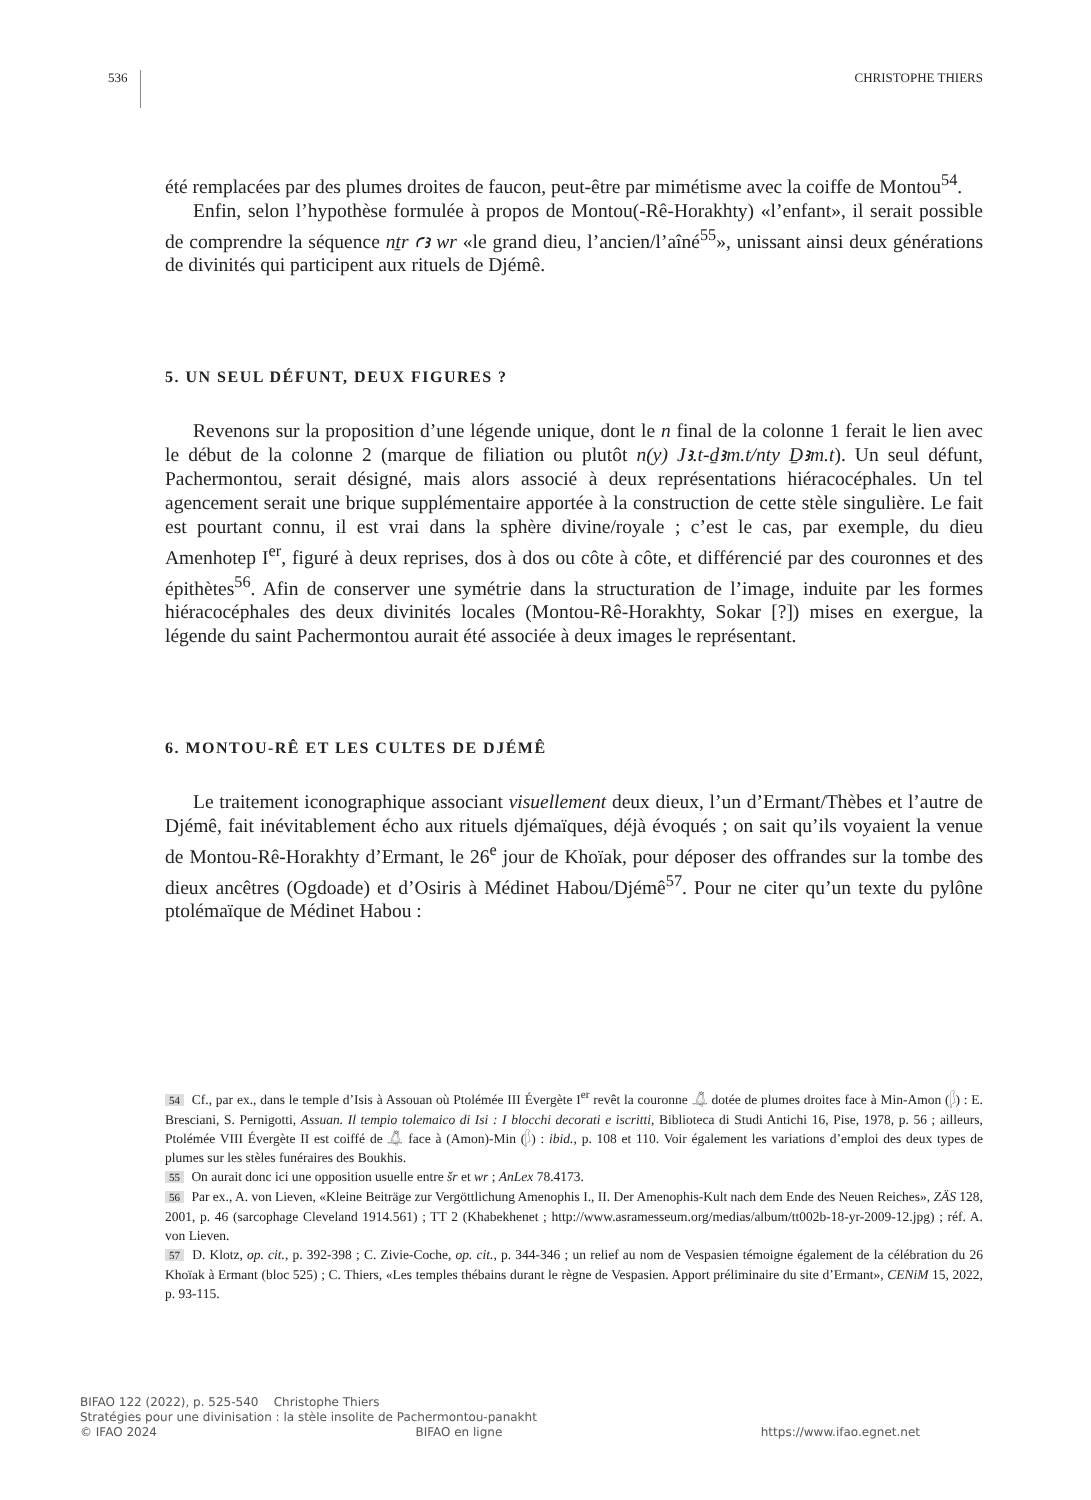536 CHRISTOPHE THIERS
été remplacées par des plumes droites de faucon, peut-être par mimétisme avec la coiffe de Montou<sup>54</sup>.
Enfin, selon l’hypothèse formulée à propos de Montou(-Rê-Horakhty) «l’enfant», il serait possible de comprendre la séquence nṯr ꜥꜣ wr «le grand dieu, l’ancien/l’aîné<sup>55</sup>», unissant ainsi deux générations de divinités qui participent aux rituels de Djémê.
5. UN SEUL DÉFUNT, DEUX FIGURES ?
Revenons sur la proposition d’une légende unique, dont le n final de la colonne 1 ferait le lien avec le début de la colonne 2 (marque de filiation ou plutôt n(y) Jꜣ.t-ḏꜣm.t/nty Ḏꜣm.t). Un seul défunt, Pachermontou, serait désigné, mais alors associé à deux représentations hiéracocéphales. Un tel agencement serait une brique supplémentaire apportée à la construction de cette stèle singulière. Le fait est pourtant connu, il est vrai dans la sphère divine/royale ; c’est le cas, par exemple, du dieu Amenhotep I<sup>er</sup>, figuré à deux reprises, dos à dos ou côte à côte, et différencié par des couronnes et des épithètes<sup>56</sup>. Afin de conserver une symétrie dans la structuration de l’image, induite par les formes hiéracocéphales des deux divinités locales (Montou-Rê-Horakhty, Sokar [?]) mises en exergue, la légende du saint Pachermontou aurait été associée à deux images le représentant.
6. MONTOU-RÊ ET LES CULTES DE DJÉMÊ
Le traitement iconographique associant visuellement deux dieux, l’un d’Ermant/Thèbes et l’autre de Djémê, fait inévitablement écho aux rituels djémaïques, déjà évoqués ; on sait qu’ils voyaient la venue de Montou-Rê-Horakhty d’Ermant, le 26<sup>e</sup> jour de Khoïak, pour déposer des offrandes sur la tombe des dieux ancêtres (Ogdoade) et d’Osiris à Médinet Habou/Djémê<sup>57</sup>. Pour ne citer qu’un texte du pylône ptolémaïque de Médinet Habou :
54 Cf., par ex., dans le temple d’Isis à Assouan où Ptolémée III Évergète I<sup>er</sup> revêt la couronne 𓋚 dotée de plumes droites face à Min-Amon (𓆄) : E. Bresciani, S. Pernigotti, Assuan. Il tempio tolemaico di Isi : I blocchi decorati e iscritti, Biblioteca di Studi Antichi 16, Pise, 1978, p. 56 ; ailleurs, Ptolémée VIII Évergète II est coiffé de 𓋚 face à (Amon)-Min (𓆄) : ibid., p. 108 et 110. Voir également les variations d’emploi des deux types de plumes sur les stèles funéraires des Boukhis.
55 On aurait donc ici une opposition usuelle entre šr et wr ; AnLex 78.4173.
56 Par ex., A. von Lieven, «Kleine Beiträge zur Vergöttlichung Amenophis I., II. Der Amenophis-Kult nach dem Ende des Neuen Reiches», ZÄS 128, 2001, p. 46 (sarcophage Cleveland 1914.561) ; TT 2 (Khabekhenet ; http://www.asramesseum.org/medias/album/tt002b-18-yr-2009-12.jpg) ; réf. A. von Lieven.
57 D. Klotz, op. cit., p. 392-398 ; C. Zivie-Coche, op. cit., p. 344-346 ; un relief au nom de Vespasien témoigne également de la célébration du 26 Khoïak à Ermant (bloc 525) ; C. Thiers, «Les temples thébains durant le règne de Vespasien. Apport préliminaire du site d’Ermant», CENiM 15, 2022, p. 93-115.
BIFAO 122 (2022), p. 525-540 Christophe Thiers
Stratégies pour une divinisation : la stèle insolite de Pachermontou-panakht
© IFAO 2024 BIFAO en ligne https://www.ifao.egnet.net